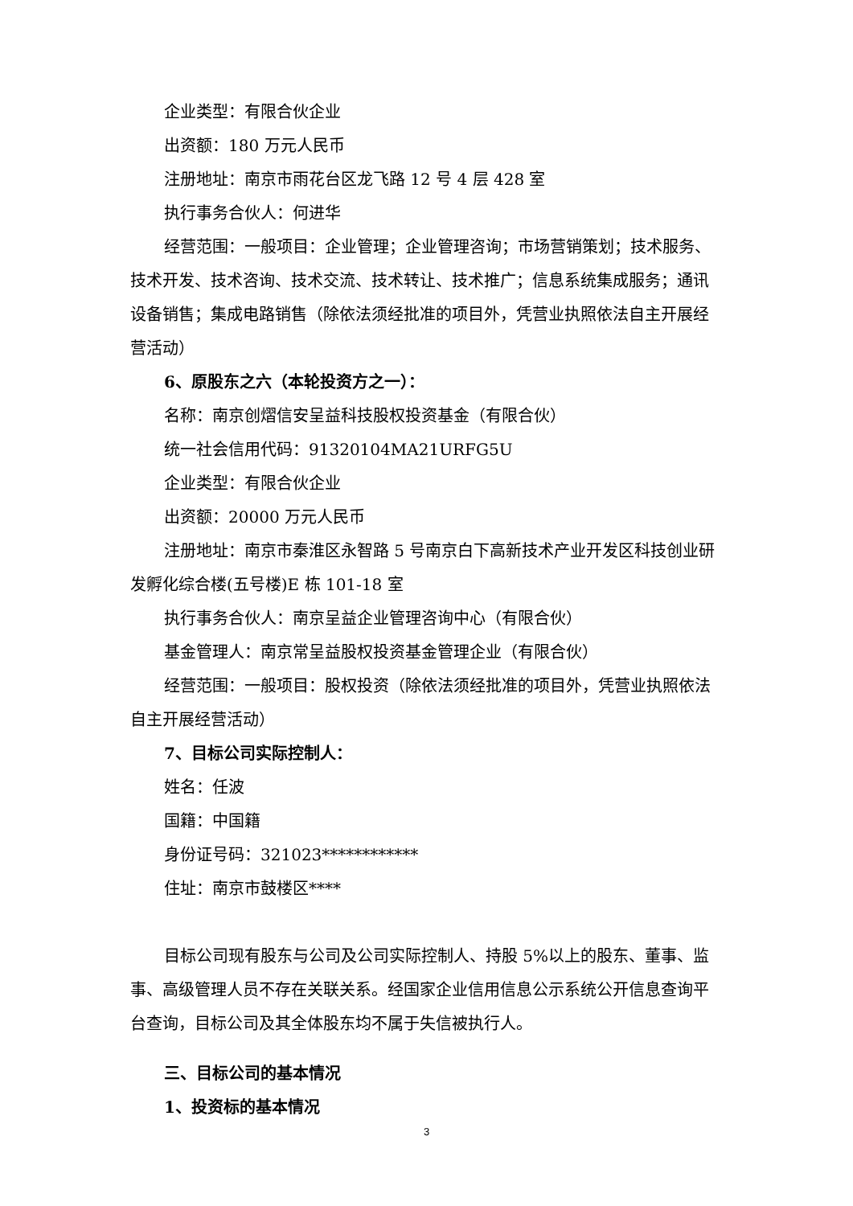企业类型：有限合伙企业
出资额：180 万元人民币
注册地址：南京市雨花台区龙飞路 12 号 4 层 428 室
执行事务合伙人：何进华
经营范围：一般项目：企业管理；企业管理咨询；市场营销策划；技术服务、技术开发、技术咨询、技术交流、技术转让、技术推广；信息系统集成服务；通讯设备销售；集成电路销售（除依法须经批准的项目外，凭营业执照依法自主开展经营活动）
6、原股东之六（本轮投资方之一）：
名称：南京创熠信安呈益科技股权投资基金（有限合伙）
统一社会信用代码：91320104MA21URFG5U
企业类型：有限合伙企业
出资额：20000 万元人民币
注册地址：南京市秦淮区永智路 5 号南京白下高新技术产业开发区科技创业研发孵化综合楼(五号楼)E 栋 101-18 室
执行事务合伙人：南京呈益企业管理咨询中心（有限合伙）
基金管理人：南京常呈益股权投资基金管理企业（有限合伙）
经营范围：一般项目：股权投资（除依法须经批准的项目外，凭营业执照依法自主开展经营活动）
7、目标公司实际控制人：
姓名：任波
国籍：中国籍
身份证号码：321023************
住址：南京市鼓楼区****
目标公司现有股东与公司及公司实际控制人、持股 5%以上的股东、董事、监事、高级管理人员不存在关联关系。经国家企业信用信息公示系统公开信息查询平台查询，目标公司及其全体股东均不属于失信被执行人。
三、目标公司的基本情况
1、投资标的基本情况
3